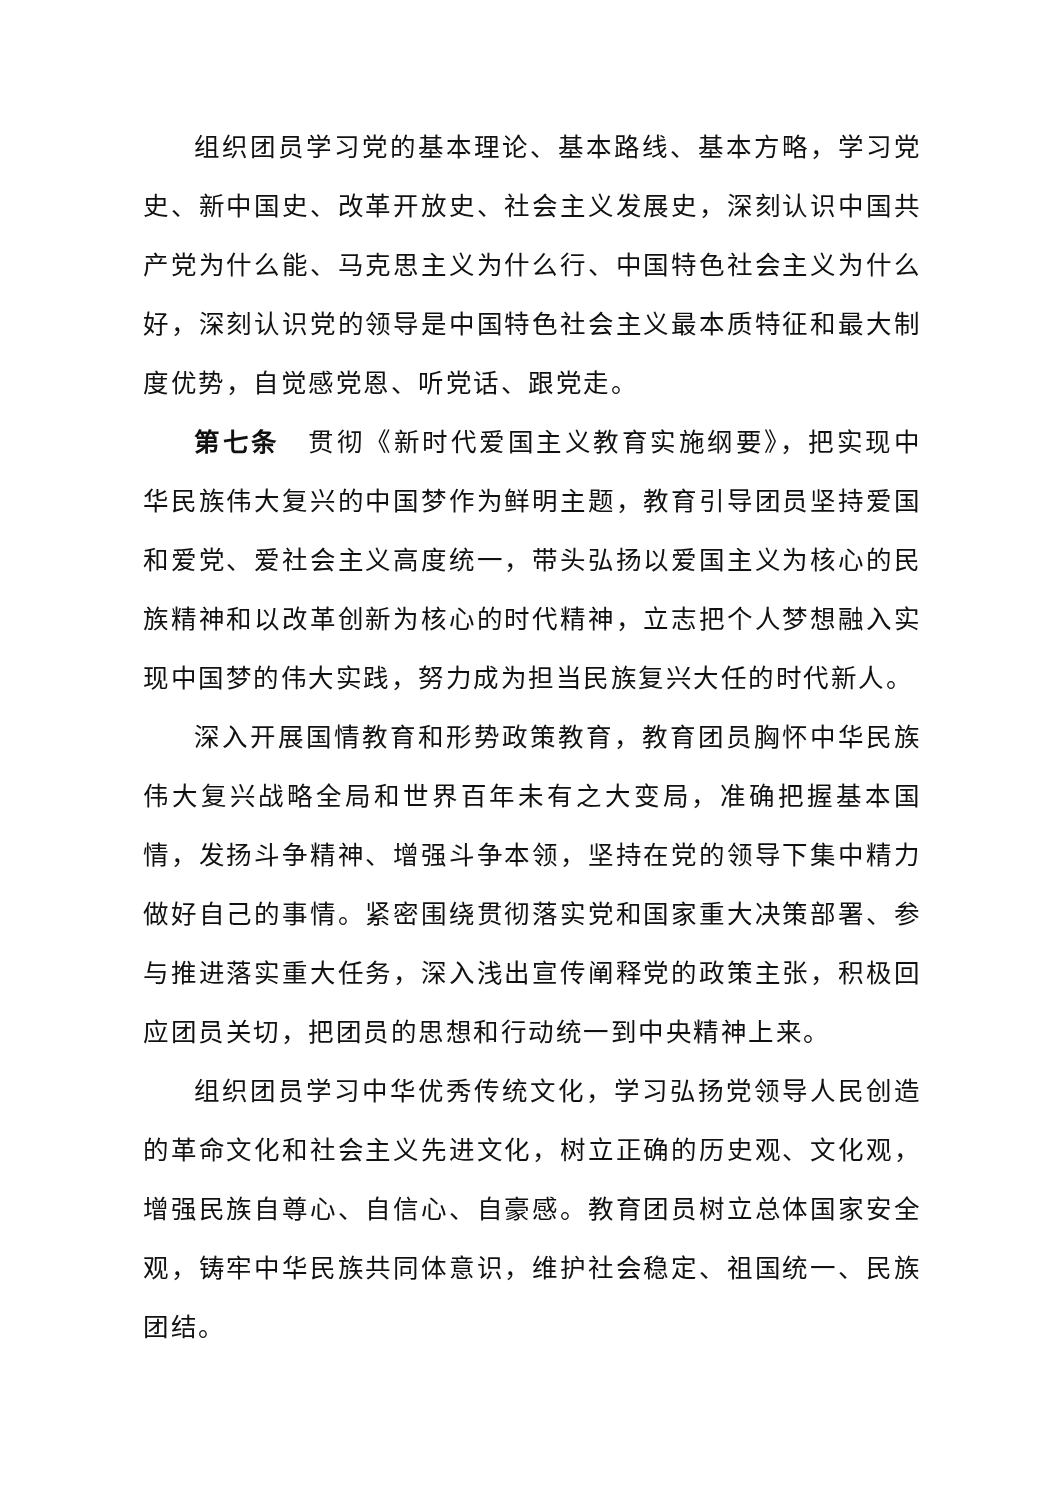组织团员学习党的基本理论、基本路线、基本方略，学习党史、新中国史、改革开放史、社会主义发展史，深刻认识中国共产党为什么能、马克思主义为什么行、中国特色社会主义为什么好，深刻认识党的领导是中国特色社会主义最本质特征和最大制度优势，自觉感党恩、听党话、跟党走。
第七条　贯彻《新时代爱国主义教育实施纲要》，把实现中华民族伟大复兴的中国梦作为鲜明主题，教育引导团员坚持爱国和爱党、爱社会主义高度统一，带头弘扬以爱国主义为核心的民族精神和以改革创新为核心的时代精神，立志把个人梦想融入实现中国梦的伟大实践，努力成为担当民族复兴大任的时代新人。
深入开展国情教育和形势政策教育，教育团员胸怀中华民族伟大复兴战略全局和世界百年未有之大变局，准确把握基本国情，发扬斗争精神、增强斗争本领，坚持在党的领导下集中精力做好自己的事情。紧密围绕贯彻落实党和国家重大决策部署、参与推进落实重大任务，深入浅出宣传阐释党的政策主张，积极回应团员关切，把团员的思想和行动统一到中央精神上来。
组织团员学习中华优秀传统文化，学习弘扬党领导人民创造的革命文化和社会主义先进文化，树立正确的历史观、文化观，增强民族自尊心、自信心、自豪感。教育团员树立总体国家安全观，铸牢中华民族共同体意识，维护社会稳定、祖国统一、民族团结。